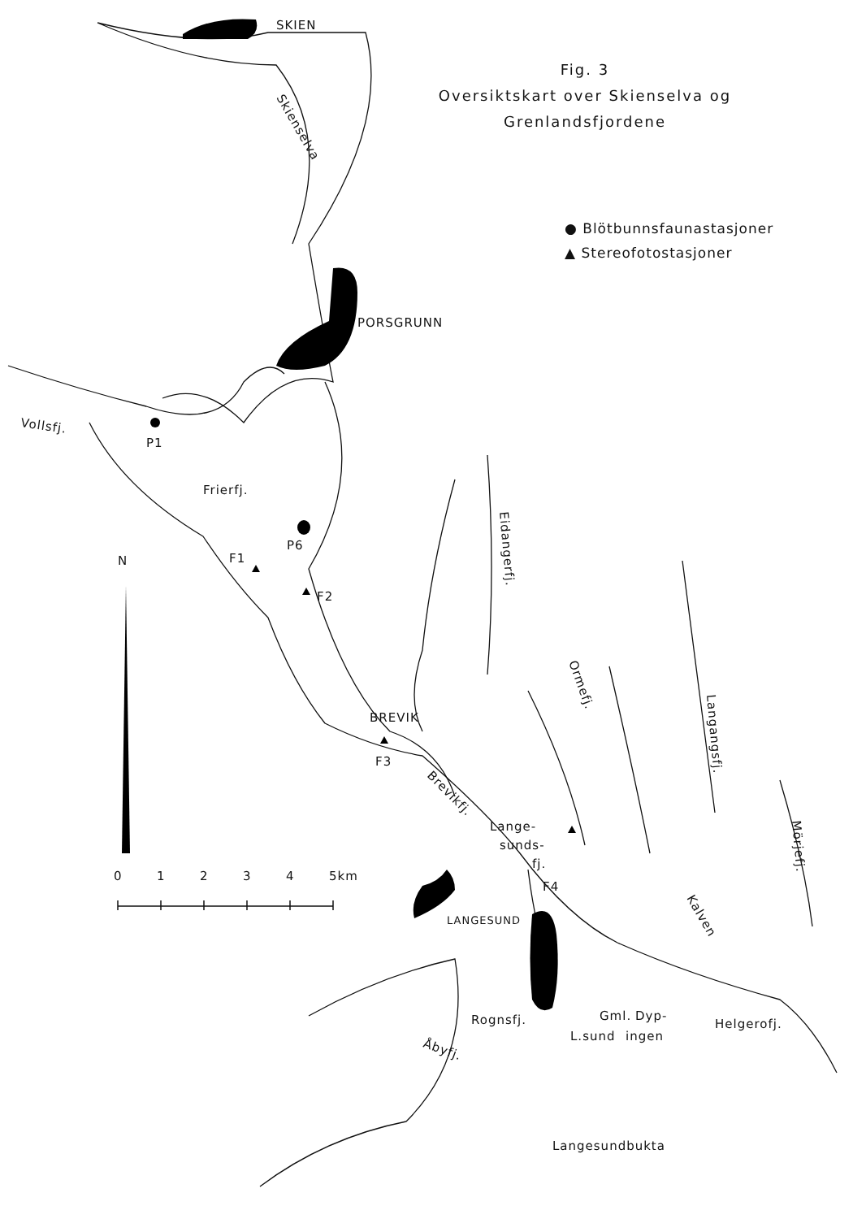SKIEN
Skienselva
PORSGRUNN
Vollsfj.
P1
Frierfj.
P6
F1
F2
N
0
1
2
3
4
5km
Eidangerfj.
BREVIK
F3
Brevikfj.
Ormefj.
Langangsfj.
Lange-
sunds-
fj.
F4
LANGESUND
Mörjefj.
Kalven
Rognsfj.
Gml.
Dyp-
L.sund
ingen
Helgerofj.
Åbyfj.
Langesundbukta
Fig. 3
Oversiktskart over Skienselva og
Grenlandsfjordene
● Blötbunnsfaunastasjoner
▲ Stereofotostasjoner